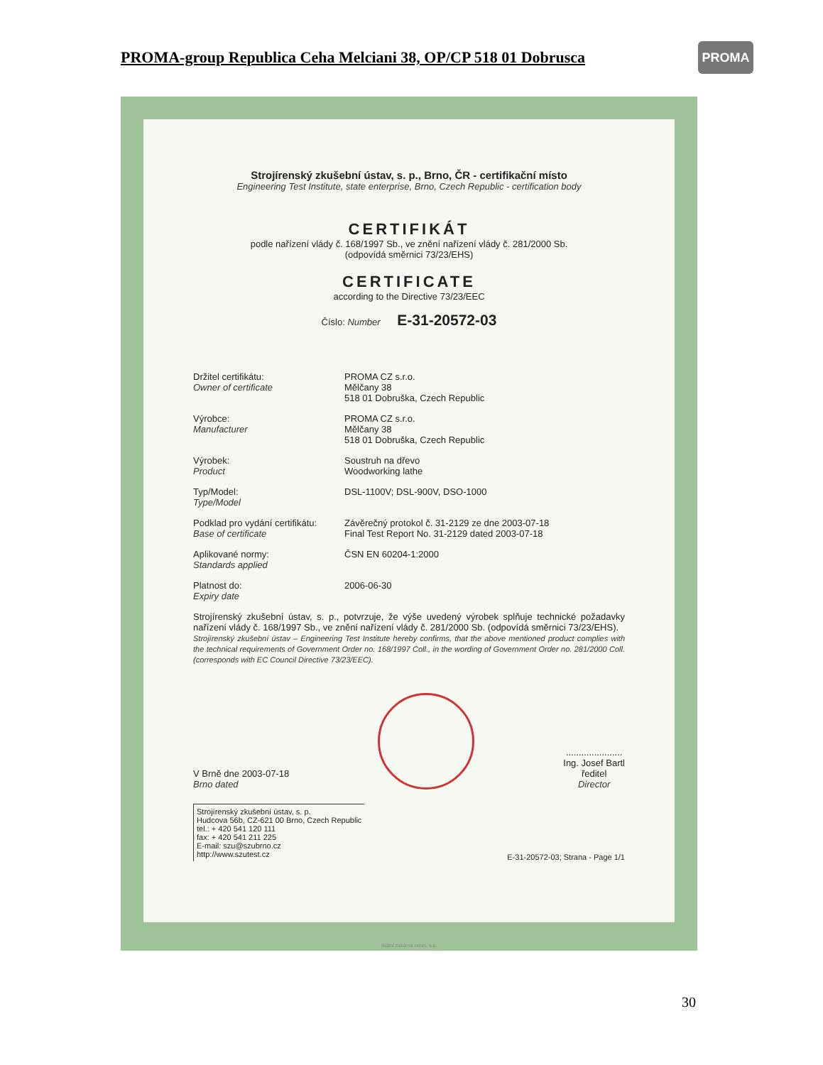PROMA-group Republica Ceha Melciani 38, OP/CP 518 01 Dobrusca
PROMA
Strojírenský zkušební ústav, s. p., Brno, ČR - certifikační místo
Engineering Test Institute, state enterprise, Brno, Czech Republic - certification body
CERTIFIKÁT
podle nařízení vlády č. 168/1997 Sb., ve znění nařízení vlády č. 281/2000 Sb.
(odpovídá směrnici 73/23/EHS)
CERTIFICATE
according to the Directive 73/23/EEC
Číslo: Number E-31-20572-03
Držitel certifikátu:
Owner of certificate
PROMA CZ s.r.o.
Mělčany 38
518 01 Dobruška, Czech Republic
Výrobce:
Manufacturer
PROMA CZ s.r.o.
Mělčany 38
518 01 Dobruška, Czech Republic
Výrobek:
Product
Soustruh na dřevo
Woodworking lathe
Typ/Model:
Type/Model
DSL-1100V; DSL-900V, DSO-1000
Podklad pro vydání certifikátu:
Base of certificate
Závěrečný protokol č. 31-2129 ze dne 2003-07-18
Final Test Report No. 31-2129 dated 2003-07-18
Aplikované normy:
Standards applied
ČSN EN 60204-1:2000
Platnost do:
Expiry date
2006-06-30
Strojírenský zkušební ústav, s. p., potvrzuje, že výše uvedený výrobek splňuje technické požadavky nařízení vlády č. 168/1997 Sb., ve znění nařízení vlády č. 281/2000 Sb. (odpovídá směrnici 73/23/EHS).
Strojírenský zkušební ústav – Engineering Test Institute hereby confirms, that the above mentioned product complies with the technical requirements of Government Order no. 168/1997 Coll., in the wording of Government Order no. 281/2000 Coll. (corresponds with EC Council Directive 73/23/EEC).
V Brně dne 2003-07-18
Brno dated
......................
Ing. Josef Bartl
ředitel
Director
Strojírenský zkušební ústav, s. p.
Hudcova 56b, CZ-621 00 Brno, Czech Republic
tel.: + 420 541 120 111
fax: + 420 541 211 225
E-mail: szu@szubrno.cz
http://www.szutest.cz
E-31-20572-03; Strana - Page 1/1
Státní tiskárna cenin, s.p.
30